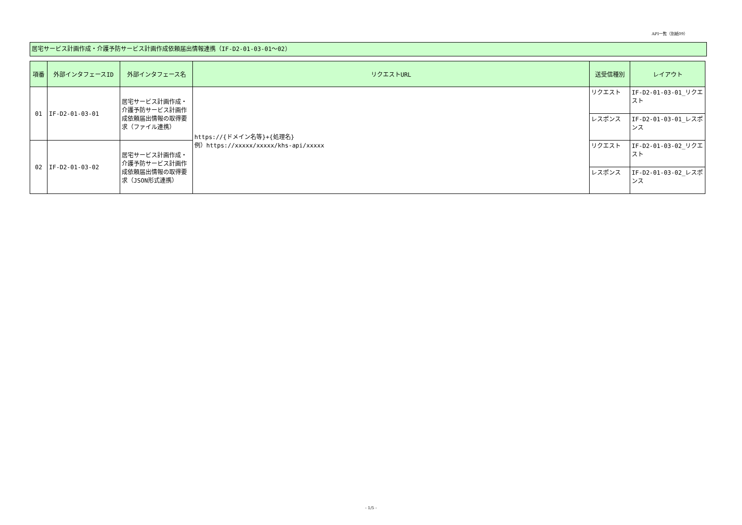API一覧（別紙09）
居宅サービス計画作成・介護予防サービス計画作成依頼届出情報連携（IF-D2-01-03-01～02）
| 項番 | 外部インタフェースID | 外部インタフェース名 | リクエストURL | 送受信種別 | レイアウト |
| --- | --- | --- | --- | --- | --- |
| 01 | IF-D2-01-03-01 | 居宅サービス計画作成・介護予防サービス計画作成依頼届出情報の取得要求（ファイル連携） | https://{ドメイン名等}+{処理名} 例）https://xxxxx/xxxxx/khs-api/xxxxx | リクエスト | IF-D2-01-03-01_リクエスト |
| | | | | レスポンス | IF-D2-01-03-01_レスポンス |
| 02 | IF-D2-01-03-02 | 居宅サービス計画作成・介護予防サービス計画作成依頼届出情報の取得要求（JSON形式連携） | | リクエスト | IF-D2-01-03-02_リクエスト |
| | | | | レスポンス | IF-D2-01-03-02_レスポンス |
- 1/5 -